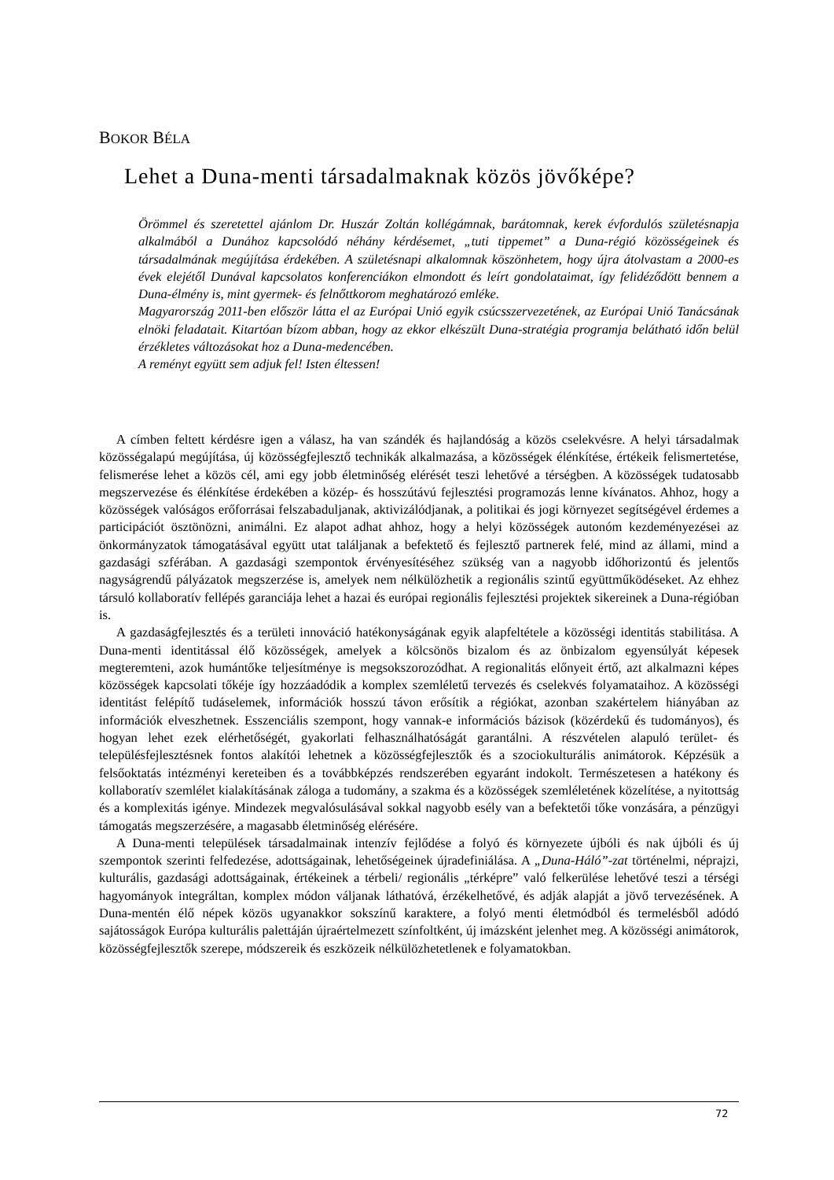BOKOR BÉLA
Lehet a Duna-menti társadalmaknak közös jövőképe?
Örömmel és szeretettel ajánlom Dr. Huszár Zoltán kollégámnak, barátomnak, kerek évfordulós születésnapja alkalmából a Dunához kapcsolódó néhány kérdésemet, „tuti tippemet” a Duna-régió közösségeinek és társadalmának megújítása érdekében. A születésnapi alkalomnak köszönhetem, hogy újra átolvastam a 2000-es évek elejétől Dunával kapcsolatos konferenciákon elmondott és leírt gondolataimat, így felidéződött bennem a Duna-élmény is, mint gyermek- és felnőttkorom meghatározó emléke.
Magyarország 2011-ben először látta el az Európai Unió egyik csúcsszervezetének, az Európai Unió Tanácsának elnöki feladatait. Kitartóan bízom abban, hogy az ekkor elkészült Duna-stratégia programja belátható időn belül érzékletes változásokat hoz a Duna-medencében.
A reményt együtt sem adjuk fel! Isten éltessen!
A címben feltett kérdésre igen a válasz, ha van szándék és hajlandóság a közös cselekvésre. A helyi társadalmak közösségalapú megújítása, új közösségfejlesztő technikák alkalmazása, a közösségek élénkítése, értékeik felismertetése, felismerése lehet a közös cél, ami egy jobb életminőség elérését teszi lehetővé a térségben. A közösségek tudatosabb megszervezése és élénkítése érdekében a közép- és hosszútávú fejlesztési programozás lenne kívánatos. Ahhoz, hogy a közösségek valóságos erőforrásai felszabaduljanak, aktivizálódjanak, a politikai és jogi környezet segítségével érdemes a participációt ösztönözni, animálni. Ez alapot adhat ahhoz, hogy a helyi közösségek autonóm kezdeményezései az önkormányzatok támogatásával együtt utat találjanak a befektető és fejlesztő partnerek felé, mind az állami, mind a gazdasági szférában. A gazdasági szempontok érvényesítéséhez szükség van a nagyobb időhorizontú és jelentős nagyságrendű pályázatok megszerzése is, amelyek nem nélkülözhetik a regionális szintű együttműködéseket. Az ehhez társuló kollaboratív fellépés garanciája lehet a hazai és európai regionális fejlesztési projektek sikereinek a Duna-régióban is.
A gazdaságfejlesztés és a területi innováció hatékonyságának egyik alapfeltétele a közösségi identitás stabilitása. A Duna-menti identitással élő közösségek, amelyek a kölcsönös bizalom és az önbizalom egyensúlyát képesek megteremteni, azok humántőke teljesítménye is megsokszorozódhat. A regionalitás előnyeit értő, azt alkalmazni képes közösségek kapcsolati tőkéje így hozzáadódik a komplex szemléletű tervezés és cselekvés folyamataihoz. A közösségi identitást felépítő tudáselemek, információk hosszú távon erősítik a régiókat, azonban szakértelem hiányában az információk elveszhetnek. Esszenciális szempont, hogy vannak-e információs bázisok (közérdekű és tudományos), és hogyan lehet ezek elérhetőségét, gyakorlati felhasználhatóságát garantálni. A részvételen alapuló terület- és településfejlesztésnek fontos alakítói lehetnek a közösségfejlesztők és a szociokulturális animátorok. Képzésük a felsőoktatás intézményi kereteiben és a továbbképzés rendszerében egyaránt indokolt. Természetesen a hatékony és kollaboratív szemlélet kialakításának záloga a tudomány, a szakma és a közösségek szemléletének közelítése, a nyitottság és a komplexitás igénye. Mindezek megvalósulásával sokkal nagyobb esély van a befektetői tőke vonzására, a pénzügyi támogatás megszerzésére, a magasabb életminőség elérésére.
A Duna-menti települések társadalmainak intenzív fejlődése a folyó és környezete újbóli és nak újbóli és új szempontok szerinti felfedezése, adottságainak, lehetőségeinek újradefiniálása. A „Duna-Háló”-zat történelmi, néprajzi, kulturális, gazdasági adottságainak, értékeinek a térbeli/ regionális „térképre” való felkerülése lehetővé teszi a térségi hagyományok integráltan, komplex módon váljanak láthatóvá, érzékelhetővé, és adják alapját a jövő tervezésének. A Duna-mentén élő népek közös ugyanakkor sokszínű karaktere, a folyó menti életmódból és termelésből adódó sajátosságok Európa kulturális palettáján újraértelmezett színfoltként, új imázsként jelenhet meg. A közösségi animátorok, közösségfejlesztők szerepe, módszereik és eszközeik nélkülözhetetlenek e folyamatokban.
72